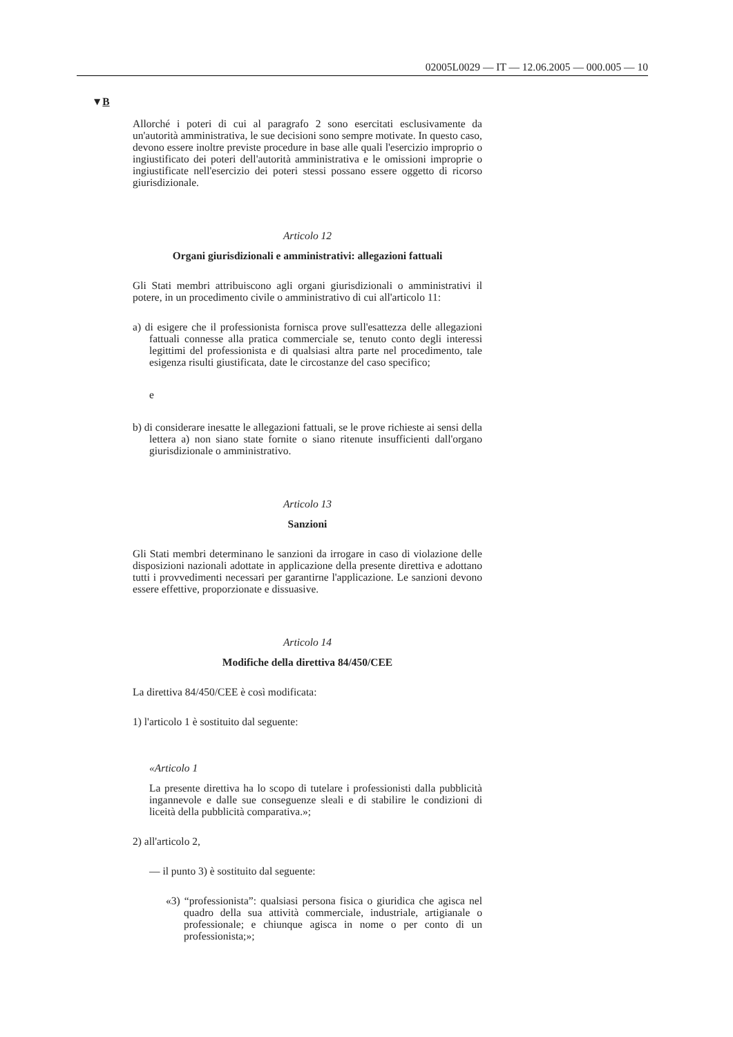02005L0029 — IT — 12.06.2005 — 000.005 — 10
▼B
Allorché i poteri di cui al paragrafo 2 sono esercitati esclusivamente da un'autorità amministrativa, le sue decisioni sono sempre motivate. In questo caso, devono essere inoltre previste procedure in base alle quali l'esercizio improprio o ingiustificato dei poteri dell'autorità amministrativa e le omissioni improprie o ingiustificate nell'esercizio dei poteri stessi possano essere oggetto di ricorso giurisdizionale.
Articolo 12
Organi giurisdizionali e amministrativi: allegazioni fattuali
Gli Stati membri attribuiscono agli organi giurisdizionali o amministrativi il potere, in un procedimento civile o amministrativo di cui all'articolo 11:
a) di esigere che il professionista fornisca prove sull'esattezza delle allegazioni fattuali connesse alla pratica commerciale se, tenuto conto degli interessi legittimi del professionista e di qualsiasi altra parte nel procedimento, tale esigenza risulti giustificata, date le circostanze del caso specifico;
e
b) di considerare inesatte le allegazioni fattuali, se le prove richieste ai sensi della lettera a) non siano state fornite o siano ritenute insufficienti dall'organo giurisdizionale o amministrativo.
Articolo 13
Sanzioni
Gli Stati membri determinano le sanzioni da irrogare in caso di violazione delle disposizioni nazionali adottate in applicazione della presente direttiva e adottano tutti i provvedimenti necessari per garantirne l'applicazione. Le sanzioni devono essere effettive, proporzionate e dissuasive.
Articolo 14
Modifiche della direttiva 84/450/CEE
La direttiva 84/450/CEE è così modificata:
1) l'articolo 1 è sostituito dal seguente:
«Articolo 1
La presente direttiva ha lo scopo di tutelare i professionisti dalla pubblicità ingannevole e dalle sue conseguenze sleali e di stabilire le condizioni di liceità della pubblicità comparativa.»;
2) all'articolo 2,
— il punto 3) è sostituito dal seguente:
«3) “professionista”: qualsiasi persona fisica o giuridica che agisca nel quadro della sua attività commerciale, industriale, artigianale o professionale; e chiunque agisca in nome o per conto di un professionista;»;